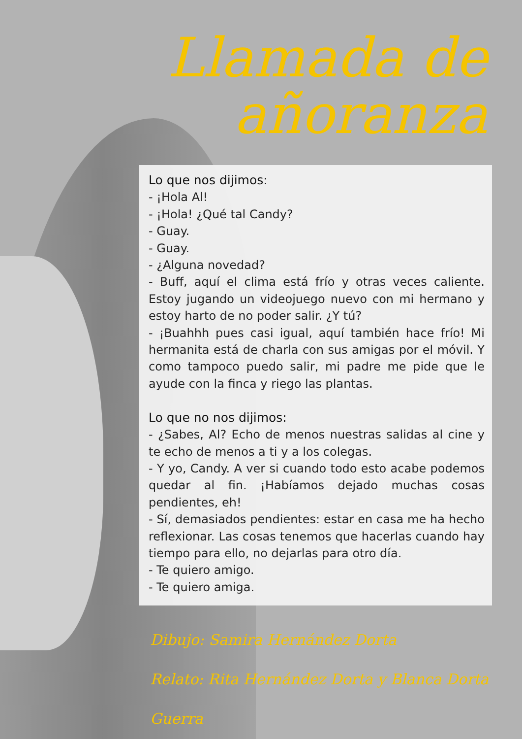Llamada de
añoranza
Lo que nos dijimos:
- ¡Hola Al!
- ¡Hola! ¿Qué tal Candy?
- Guay.
- Guay.
- ¿Alguna novedad?
- Buff, aquí el clima está frío y otras veces caliente. Estoy jugando un videojuego nuevo con mi hermano y estoy harto de no poder salir. ¿Y tú?
- ¡Buahhh pues casi igual, aquí también hace frío! Mi hermanita está de charla con sus amigas por el móvil. Y como tampoco puedo salir, mi padre me pide que le ayude con la finca y riego las plantas.
Lo que no nos dijimos:
- ¿Sabes, Al? Echo de menos nuestras salidas al cine y te echo de menos a ti y a los colegas.
- Y yo, Candy. A ver si cuando todo esto acabe podemos quedar al fin. ¡Habíamos dejado muchas cosas pendientes, eh!
- Sí, demasiados pendientes: estar en casa me ha hecho reflexionar. Las cosas tenemos que hacerlas cuando hay tiempo para ello, no dejarlas para otro día.
- Te quiero amigo.
- Te quiero amiga.
Dibujo: Samira Hernández Dorta
Relato: Rita Hernández Dorta y Blanca Dorta Guerra